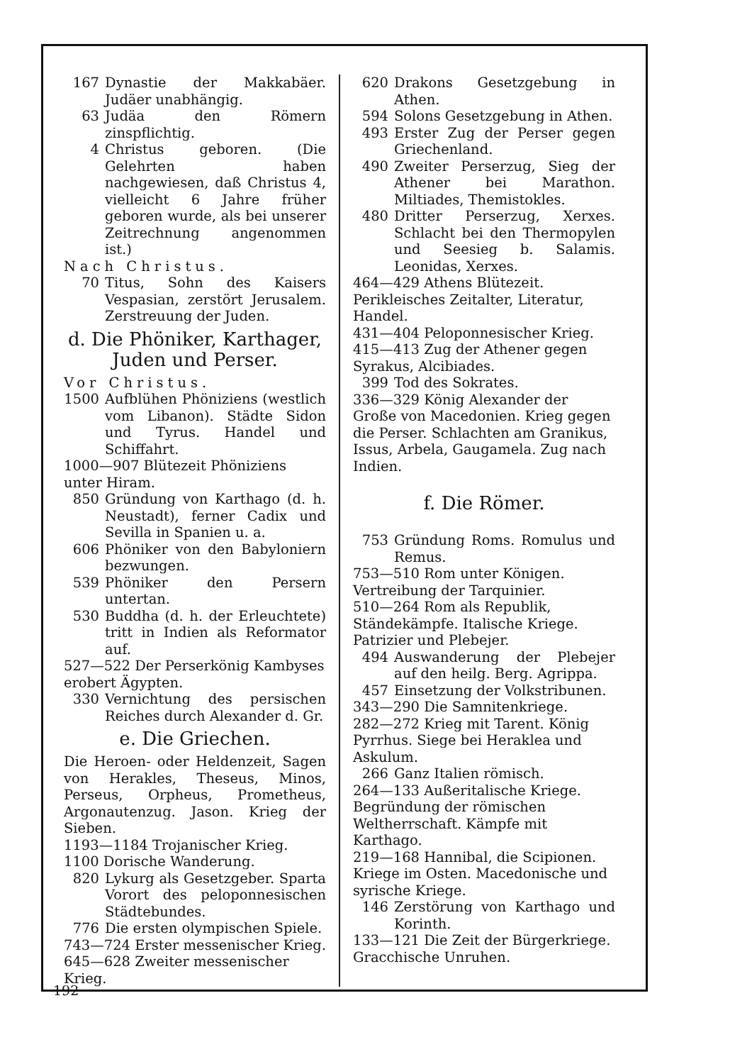167 Dynastie der Makkabäer. Judäer unabhängig.
63 Judäa den Römern zinspflichtig.
4 Christus geboren. (Die Gelehrten haben nachgewiesen, daß Christus 4, vielleicht 6 Jahre früher geboren wurde, als bei unserer Zeitrechnung angenommen ist.)
Nach Christus.
70 Titus, Sohn des Kaisers Vespasian, zerstört Jerusalem. Zerstreuung der Juden.
d. Die Phöniker, Karthager, Juden und Perser.
Vor Christus.
1500 Aufblühen Phöniziens (westlich vom Libanon). Städte Sidon und Tyrus. Handel und Schiffahrt.
1000—907 Blütezeit Phöniziens unter Hiram.
850 Gründung von Karthago (d. h. Neustadt), ferner Cadix und Sevilla in Spanien u. a.
606 Phöniker von den Babyloniern bezwungen.
539 Phöniker den Persern untertan.
530 Buddha (d. h. der Erleuchtete) tritt in Indien als Reformator auf.
527—522 Der Perserkönig Kambyses erobert Ägypten.
330 Vernichtung des persischen Reiches durch Alexander d. Gr.
e. Die Griechen.
Die Heroen- oder Heldenzeit, Sagen von Herakles, Theseus, Minos, Perseus, Orpheus, Prometheus, Argonautenzug. Jason. Krieg der Sieben.
1193—1184 Trojanischer Krieg.
1100 Dorische Wanderung.
820 Lykurg als Gesetzgeber. Sparta Vorort des peloponnesischen Städtebundes.
776 Die ersten olympischen Spiele.
743—724 Erster messenischer Krieg.
645—628 Zweiter messenischer Krieg.
620 Drakons Gesetzgebung in Athen.
594 Solons Gesetzgebung in Athen.
493 Erster Zug der Perser gegen Griechenland.
490 Zweiter Perserzug, Sieg der Athener bei Marathon. Miltiades, Themistokles.
480 Dritter Perserzug, Xerxes. Schlacht bei den Thermopylen und Seesieg b. Salamis. Leonidas, Xerxes.
464—429 Athens Blütezeit. Perikleisches Zeitalter, Literatur, Handel.
431—404 Peloponnesischer Krieg.
415—413 Zug der Athener gegen Syrakus, Alcibiades.
399 Tod des Sokrates.
336—329 König Alexander der Große von Macedonien. Krieg gegen die Perser. Schlachten am Granikus, Issus, Arbela, Gaugamela. Zug nach Indien.
f. Die Römer.
753 Gründung Roms. Romulus und Remus.
753—510 Rom unter Königen. Vertreibung der Tarquinier.
510—264 Rom als Republik, Ständekämpfe. Italische Kriege. Patrizier und Plebejer.
494 Auswanderung der Plebejer auf den heilg. Berg. Agrippa.
457 Einsetzung der Volkstribunen.
343—290 Die Samnitenkriege.
282—272 Krieg mit Tarent. König Pyrrhus. Siege bei Heraklea und Askulum.
266 Ganz Italien römisch.
264—133 Außeritalische Kriege. Begründung der römischen Weltherrschaft. Kämpfe mit Karthago.
219—168 Hannibal, die Scipionen. Kriege im Osten. Macedonische und syrische Kriege.
146 Zerstörung von Karthago und Korinth.
133—121 Die Zeit der Bürgerkriege. Gracchische Unruhen.
192